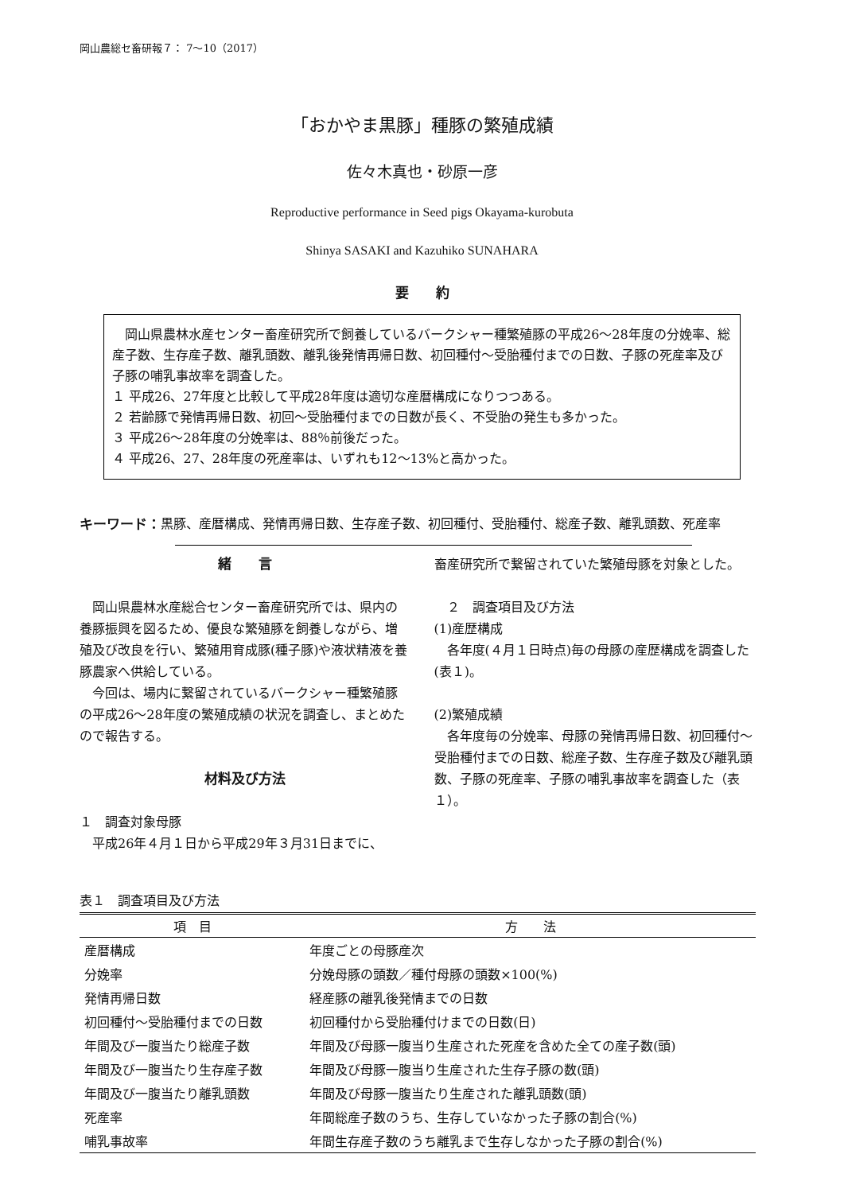岡山農総セ畜研報７： 7～10（2017）
「おかやま黒豚」種豚の繁殖成績
佐々木真也・砂原一彦
Reproductive performance in Seed pigs Okayama-kurobuta
Shinya SASAKI and Kazuhiko SUNAHARA
要　　約
　岡山県農林水産センター畜産研究所で飼養しているバークシャー種繁殖豚の平成26～28年度の分娩率、総産子数、生存産子数、離乳頭数、離乳後発情再帰日数、初回種付～受胎種付までの日数、子豚の死産率及び子豚の哺乳事故率を調査した。
１ 平成26、27年度と比較して平成28年度は適切な産暦構成になりつつある。
２ 若齢豚で発情再帰日数、初回～受胎種付までの日数が長く、不受胎の発生も多かった。
３ 平成26～28年度の分娩率は、88％前後だった。
４ 平成26、27、28年度の死産率は、いずれも12～13%と高かった。
キーワード： 黒豚、産暦構成、発情再帰日数、生存産子数、初回種付、受胎種付、総産子数、離乳頭数、死産率
緒　　言
　岡山県農林水産総合センター畜産研究所では、県内の養豚振興を図るため、優良な繁殖豚を飼養しながら、増殖及び改良を行い、繁殖用育成豚(種子豚)や液状精液を養豚農家へ供給している。
　今回は、場内に繋留されているバークシャー種繁殖豚の平成26～28年度の繁殖成績の状況を調査し、まとめたので報告する。
材料及び方法
１　調査対象母豚
　平成26年４月１日から平成29年３月31日までに、
畜産研究所で繋留されていた繁殖母豚を対象とした。
　２　調査項目及び方法
(1)産歴構成
　各年度(４月１日時点)毎の母豚の産歴構成を調査した(表１)。
(2)繁殖成績
　各年度毎の分娩率、母豚の発情再帰日数、初回種付～受胎種付までの日数、総産子数、生存産子数及び離乳頭数、子豚の死産率、子豚の哺乳事故率を調査した（表１）。
表１　調査項目及び方法
| 項 目 | 方 法 |
| --- | --- |
| 産暦構成 | 年度ごとの母豚産次 |
| 分娩率 | 分娩母豚の頭数／種付母豚の頭数×100(%) |
| 発情再帰日数 | 経産豚の離乳後発情までの日数 |
| 初回種付～受胎種付までの日数 | 初回種付から受胎種付けまでの日数(日) |
| 年間及び一腹当たり総産子数 | 年間及び母豚一腹当り生産された死産を含めた全ての産子数(頭) |
| 年間及び一腹当たり生存産子数 | 年間及び母豚一腹当り生産された生存子豚の数(頭) |
| 年間及び一腹当たり離乳頭数 | 年間及び母豚一腹当たり生産された離乳頭数(頭) |
| 死産率 | 年間総産子数のうち、生存していなかった子豚の割合(%) |
| 哺乳事故率 | 年間生存産子数のうち離乳まで生存しなかった子豚の割合(%) |